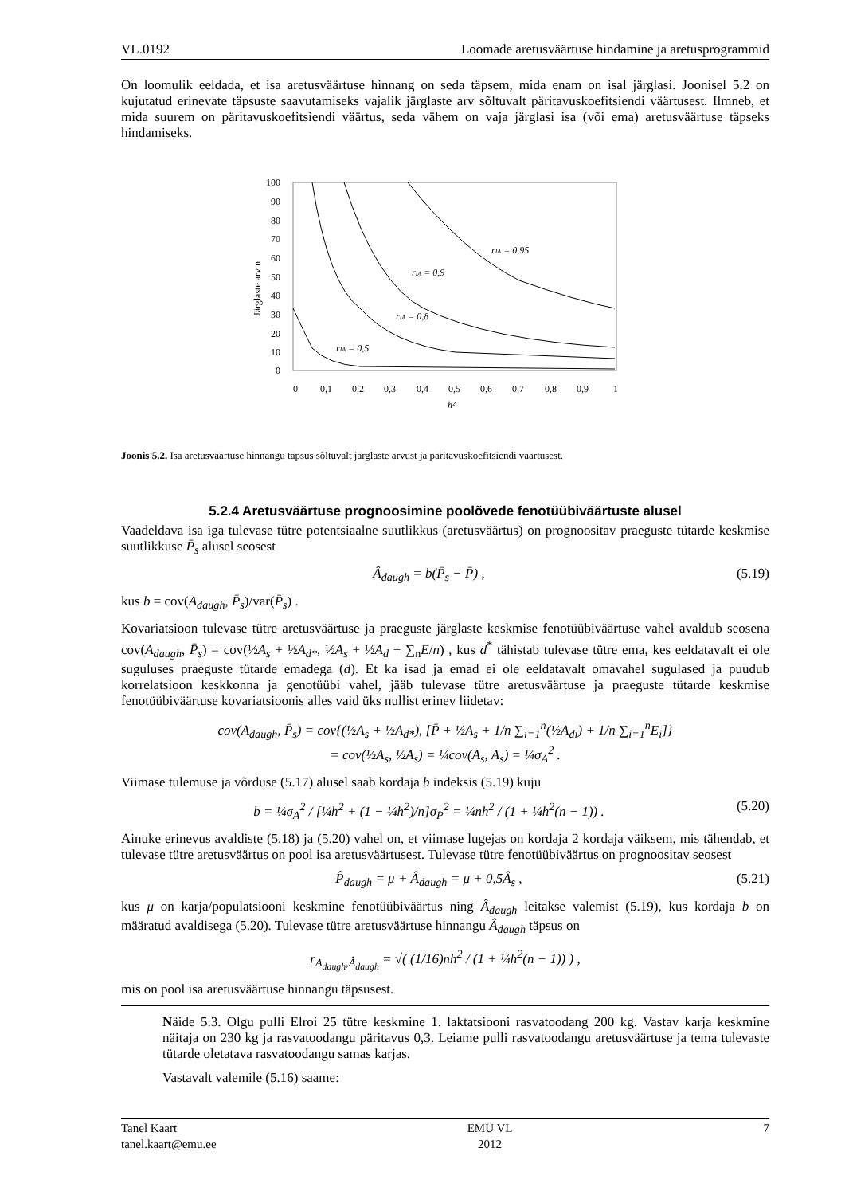VL.0192 Loomade aretusväärtuse hindamine ja aretusprogrammid
On loomulik eeldada, et isa aretusväärtuse hinnang on seda täpsem, mida enam on isal järglasi. Joonisel 5.2 on kujutatud erinevate täpsuste saavutamiseks vajalik järglaste arv sõltuvalt päritavuskoefitsiendi väärtusest. Ilmneb, et mida suurem on päritavuskoefitsiendi väärtus, seda vähem on vaja järglasi isa (või ema) aretusväärtuse täpseks hindamiseks.
100
90
80
70
60
50
40
30
20
10
0
0
0,1
0,2
0,3
0,4
0,5
0,6
0,7
0,8
0,9
1
h²
Järglaste arv n
rIA = 0,5
rIA = 0,8
rIA = 0,9
rIA = 0,95
Joonis 5.2. Isa aretusväärtuse hinnangu täpsus sõltuvalt järglaste arvust ja päritavuskoefitsiendi väärtusest.
5.2.4 Aretusväärtuse prognoosimine poolõvede fenotüübiväärtuste alusel
Vaadeldava isa iga tulevase tütre potentsiaalne suutlikkus (aretusväärtus) on prognoositav praeguste tütarde keskmise suutlikkuse P̄<sub>s</sub> alusel seosest
Â<sub>daugh</sub> = b(P̄<sub>s</sub> − P̄) , (5.19)
kus b = cov(A<sub>daugh</sub>, P̄<sub>s</sub>)/var(P̄<sub>s</sub>) .
Kovariatsioon tulevase tütre aretusväärtuse ja praeguste järglaste keskmise fenotüübiväärtuse vahel avaldub seosena cov(A<sub>daugh</sub>, P̄<sub>s</sub>) = cov(½A<sub>s</sub> + ½A<sub>d*</sub>, ½A<sub>s</sub> + ½A<sub>d</sub> + ∑<sub>n</sub>E/n) , kus d<sup>*</sup> tähistab tulevase tütre ema, kes eeldatavalt ei ole suguluses praeguste tütarde emadega (d). Et ka isad ja emad ei ole eeldatavalt omavahel sugulased ja puudub korrelatsioon keskkonna ja genotüübi vahel, jääb tulevase tütre aretusväärtuse ja praeguste tütarde keskmise fenotüübiväärtuse kovariatsioonis alles vaid üks nullist erinev liidetav:
cov(A<sub>daugh</sub>, P̄<sub>s</sub>) = cov{(½A<sub>s</sub> + ½A<sub>d*</sub>), [P̄ + ½A<sub>s</sub> + 1/n ∑<sub>i=1</sub><sup>n</sup>(½A<sub>di</sub>) + 1/n ∑<sub>i=1</sub><sup>n</sup>E<sub>i</sub>]}
= cov(½A<sub>s</sub>, ½A<sub>s</sub>) = ¼cov(A<sub>s</sub>, A<sub>s</sub>) = ¼σ<sub>A</sub><sup>2</sup> .
Viimase tulemuse ja võrduse (5.17) alusel saab kordaja b indeksis (5.19) kuju
b = ¼σ<sub>A</sub><sup>2</sup> / [¼h<sup>2</sup> + (1 − ¼h<sup>2</sup>)/n]σ<sub>P</sub><sup>2</sup> = ¼nh<sup>2</sup> / (1 + ¼h<sup>2</sup>(n − 1)) . (5.20)
Ainuke erinevus avaldiste (5.18) ja (5.20) vahel on, et viimase lugejas on kordaja 2 kordaja väiksem, mis tähendab, et tulevase tütre aretusväärtus on pool isa aretusväärtusest. Tulevase tütre fenotüübiväärtus on prognoositav seosest
P̂<sub>daugh</sub> = μ + Â<sub>daugh</sub> = μ + 0,5Â<sub>s</sub> , (5.21)
kus μ on karja/populatsiooni keskmine fenotüübiväärtus ning Â<sub>daugh</sub> leitakse valemist (5.19), kus kordaja b on määratud avaldisega (5.20). Tulevase tütre aretusväärtuse hinnangu Â<sub>daugh</sub> täpsus on
r<sub>A<sub>daugh</sub>,Â<sub>daugh</sub></sub> = √( (1/16)nh<sup>2</sup> / (1 + ¼h<sup>2</sup>(n − 1)) ) ,
mis on pool isa aretusväärtuse hinnangu täpsusest.
Näide 5.3. Olgu pulli Elroi 25 tütre keskmine 1. laktatsiooni rasvatoodang 200 kg. Vastav karja keskmine näitaja on 230 kg ja rasvatoodangu päritavus 0,3. Leiame pulli rasvatoodangu aretusväärtuse ja tema tulevaste tütarde oletatava rasvatoodangu samas karjas.
Vastavalt valemile (5.16) saame:
Tanel Kaart
tanel.kaart@emu.ee EMÜ VL
2012 7